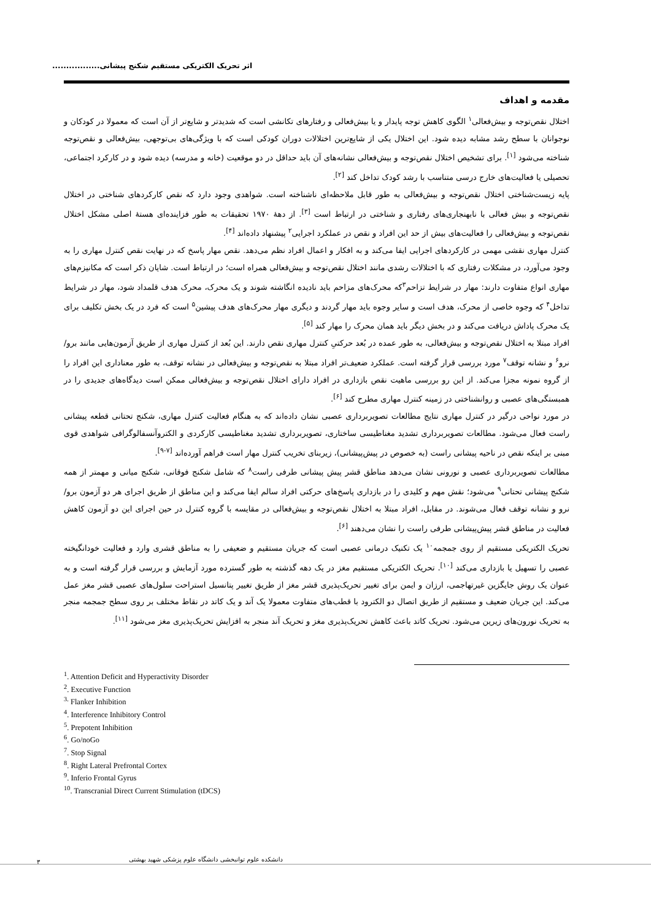اثر تحریک الکتریکی مستقیم شکنج پیشانی.................
مقدمه و اهداف
اختلال نقص‌توجه و بیش‌فعالی<sup>۱</sup> الگوی کاهش توجه پایدار و یا بیش‌فعالی و رفتارهای تکانشی است که شدیدتر و شایع‌تر از آن است که معمولا در کودکان و نوجوانان با سطح رشد مشابه دیده شود. این اختلال یکی از شایع‌ترین اختلالات دوران کودکی است که با ویژگی‌های بی‌توجهی، بیش‌فعالی و نقص‌توجه شناخته می‌شود <sup>[۱]</sup>. برای تشخیص اختلال نقص‌توجه و بیش‌فعالی نشانه‌های آن باید حداقل در دو موقعیت (خانه و مدرسه) دیده شود و در کارکرد اجتماعی، تحصیلی یا فعالیت‌های خارج درسی متناسب با رشد کودک تداخل کند <sup>[۲]</sup>.
پایه زیست‌شناختی اختلال نقص‌توجه و بیش‌فعالی به طور قابل ملاحظه‌ای ناشناخته است. شواهدی وجود دارد که نقص کارکردهای شناختی در اختلال نقص‌توجه و بیش فعالی با نابهنجاری‌های رفتاری و شناختی در ارتباط است <sup>[۳]</sup>. از دهۀ ۱۹۷۰ تحقیقات به طور فزاینده‌ای هستۀ اصلی مشکل اختلال نقص‌توجه و بیش‌فعالی را فعالیت‌های بیش از حد این افراد و نقص در عملکرد اجرایی<sup>۲</sup> پیشنهاد داده‌اند <sup>[۴]</sup>.
کنترل مهاری نقشی مهمی در کارکردهای اجرایی ایفا می‌کند و به افکار و اعمال افراد نظم می‌دهد. نقص مهار پاسخ که در نهایت نقص کنترل مهاری را به وجود می‌آورد، در مشکلات رفتاری که با اختلالات رشدی مانند اختلال نقص‌توجه و بیش‌فعالی همراه است؛ در ارتباط است. شایان ذکر است که مکانیزم‌های مهاری انواع متفاوت دارند: مهار در شرایط تزاحم<sup>۳</sup>که محرک‌های مزاحم باید نادیده انگاشته شوند و یک محرک، محرک هدف قلمداد شود، مهار در شرایط تداخل<sup>۴</sup> که وجوه خاصی از محرک، هدف است و سایر وجوه باید مهار گردند و دیگری مهار محرک‌های هدف پیشین<sup>۵</sup> است که فرد در یک بخش تکلیف برای یک محرک پاداش دریافت می‌کند و در بخش دیگر باید همان محرک را مهار کند <sup>[۵]</sup>.
افراد مبتلا به اختلال نقص‌توجه و بیش‌فعالی، به طور عمده در بُعد حرکتیِ کنترل مهاری نقص دارند. این بُعد از کنترل مهاری از طریق آزمون‌هایی مانند برو/ نرو<sup>۶</sup> و نشانه توقف<sup>۷</sup> مورد بررسی قرار گرفته است. عملکرد ضعیف‌تر افراد مبتلا به نقص‌توجه و بیش‌فعالی در نشانه توقف، به طور معناداری این افراد را از گروه نمونه مجزا می‌کند. از این رو بررسی ماهیت نقص بازداری در افراد دارای اختلال نقص‌توجه و بیش‌فعالی ممکن است دیدگاه‌های جدیدی را در همبستگی‌های عصبی و روانشناختی در زمینه کنترل مهاری مطرح کند <sup>[۶]</sup>.
در مورد نواحی درگیر در کنترل مهاری نتایج مطالعات تصویربرداری عصبی نشان داده‌اند که به هنگام فعالیت کنترل مهاری، شکنج تحتانی قطعه پیشانی راست فعال می‌شود. مطالعات تصویربرداری تشدید مغناطیسی ساختاری، تصویربرداری تشدید مغناطیسی کارکردی و الکتروآنسفالوگرافی شواهدی قوی مبنی بر اینکه نقص در ناحیه پیشانی راست (به خصوص در پیش‌پیشانی)، زیربنای تخریب کنترل مهار است فراهم آورده‌اند <sup>[۷-۹]</sup>.
مطالعات تصویربرداری عصبی و نورونی نشان می‌دهد مناطق قشر پیش پیشانی طرفی راست<sup>۸</sup> که شامل شکنج فوقانی، شکنج میانی و مهمتر از همه شکنج پیشانی تحتانی<sup>۹</sup> می‌شود؛ نقش مهم و کلیدی را در بازداری پاسخ‌های حرکتی افراد سالم ایفا می‌کند و این مناطق از طریق اجرای هر دو آزمون برو/نرو و نشانه توقف فعال می‌شوند. در مقابل، افراد مبتلا به اختلال نقص‌توجه و بیش‌فعالی در مقایسه با گروه کنترل در حین اجرای این دو آزمون کاهش فعالیت در مناطق قشر پیش‌پیشانی طرفی راست را نشان می‌دهند <sup>[۶]</sup>.
تحریک الکتریکی مستقیم از روی جمجمه<sup>۱۰</sup> یک تکنیک درمانی عصبی است که جریان مستقیم و ضعیفی را به مناطق قشری وارد و فعالیت خودانگیخته عصبی را تسهیل یا بازداری می‌کند <sup>[۱۰]</sup>. تحریک الکتریکی مستقیم مغز در یک دهه گذشته به طور گسترده مورد آزمایش و بررسی قرار گرفته است و به عنوان یک روش جایگزین غیرتهاجمی، ارزان و ایمن برای تغییر تحریک‌پذیری قشر مغز از طریق تغییر پتانسیل استراحت سلول‌های عصبی قشر مغز عمل می‌کند. این جریان ضعیف و مستقیم از طریق اتصال دو الکترود با قطب‌های متفاوت معمولا یک آند و یک کاتد در نقاط مختلف بر روی سطح جمجمه منجر به تحریک نورون‌های زیرین می‌شود. تحریک کاتد باعث کاهش تحریک‌پذیری مغز و تحریک آند منجر به افزایش تحریک‌پذیری مغز می‌شود <sup>[۱۱]</sup>.
<sup>1</sup>. Attention Deficit and Hyperactivity Disorder
<sup>2</sup>. Executive Function
<sup>3.</sup> Flanker Inhibition
<sup>4</sup>. Interference Inhibitory Control
<sup>5</sup>. Prepotent Inhibition
<sup>6</sup>. Go/noGo
<sup>7</sup>. Stop Signal
<sup>8</sup>. Right Lateral Prefrontal Cortex
<sup>9</sup>. Inferio Frontal Gyrus
<sup>10</sup>. Transcranial Direct Current Stimulation (tDCS)
۳ دانشکده علوم توانبخشی دانشگاه علوم پزشکی شهید بهشتی